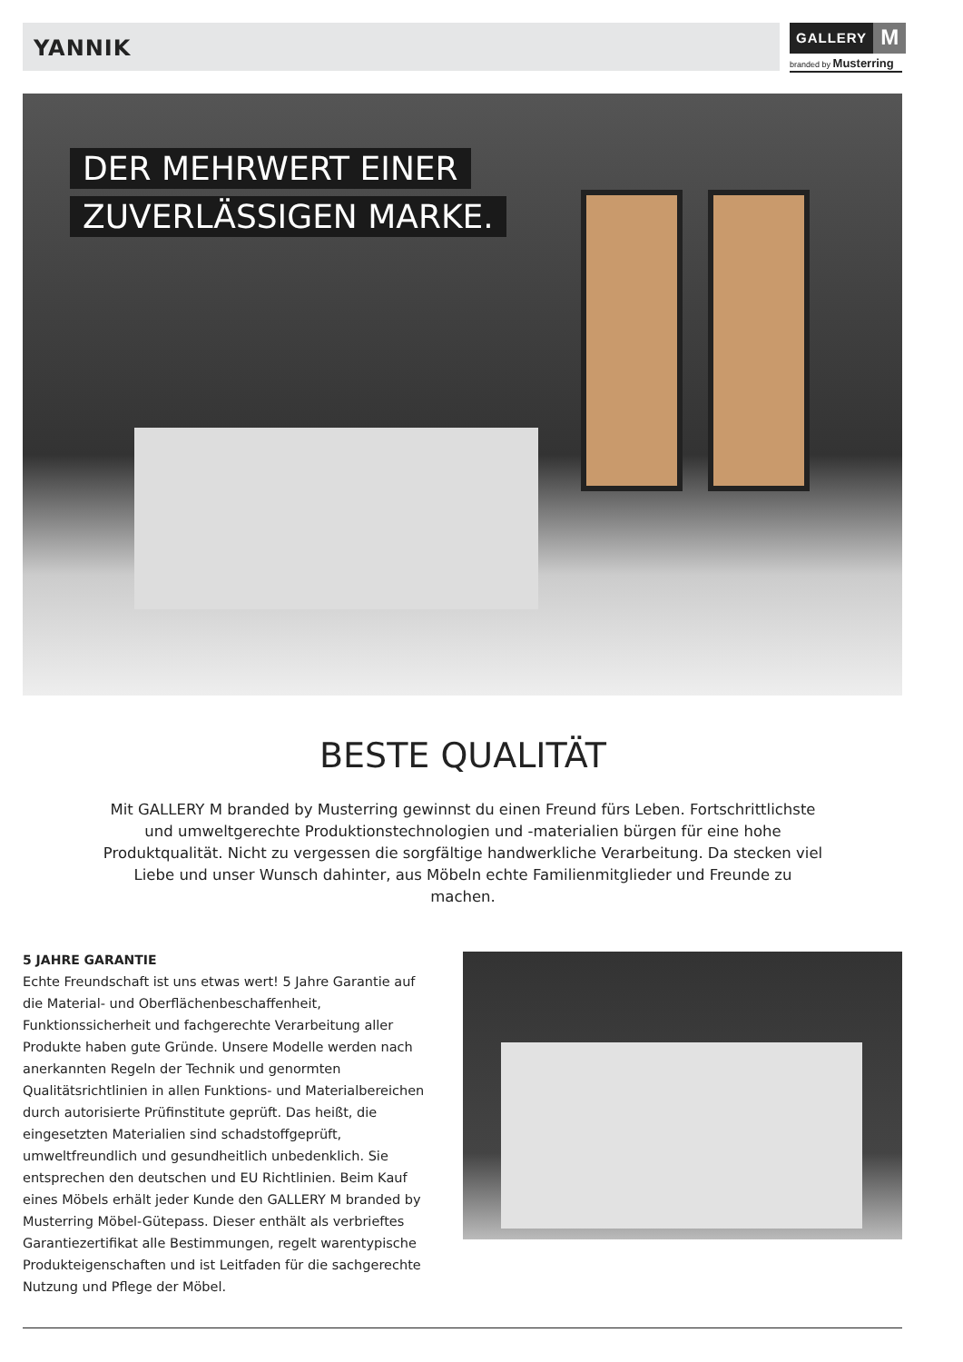YANNIK
GALLERY M
branded by Musterring
DER MEHRWERT EINER
ZUVERLÄSSIGEN MARKE.
BESTE QUALITÄT
Mit GALLERY M branded by Musterring gewinnst du einen Freund fürs Leben. Fortschrittlichste und umweltgerechte Produktionstechnologien und -materialien bürgen für eine hohe Produktqualität. Nicht zu vergessen die sorgfältige handwerkliche Verarbeitung. Da stecken viel Liebe und unser Wunsch dahinter, aus Möbeln echte Familienmitglieder und Freunde zu machen.
5 JAHRE GARANTIE
Echte Freundschaft ist uns etwas wert! 5 Jahre Garantie auf die Material- und Oberflächenbeschaffenheit, Funktionssicherheit und fachgerechte Verarbeitung aller Produkte haben gute Gründe. Unsere Modelle werden nach anerkannten Regeln der Technik und genormten Qualitätsrichtlinien in allen Funktions- und Materialbereichen durch autorisierte Prüfinstitute geprüft. Das heißt, die eingesetzten Materialien sind schadstoffgeprüft, umweltfreundlich und gesundheitlich unbedenklich. Sie entsprechen den deutschen und EU Richtlinien. Beim Kauf eines Möbels erhält jeder Kunde den GALLERY M branded by Musterring Möbel-Gütepass. Dieser enthält als verbrieftes Garantiezertifikat alle Bestimmungen, regelt warentypische Produkteigenschaften und ist Leitfaden für die sachgerechte Nutzung und Pflege der Möbel.